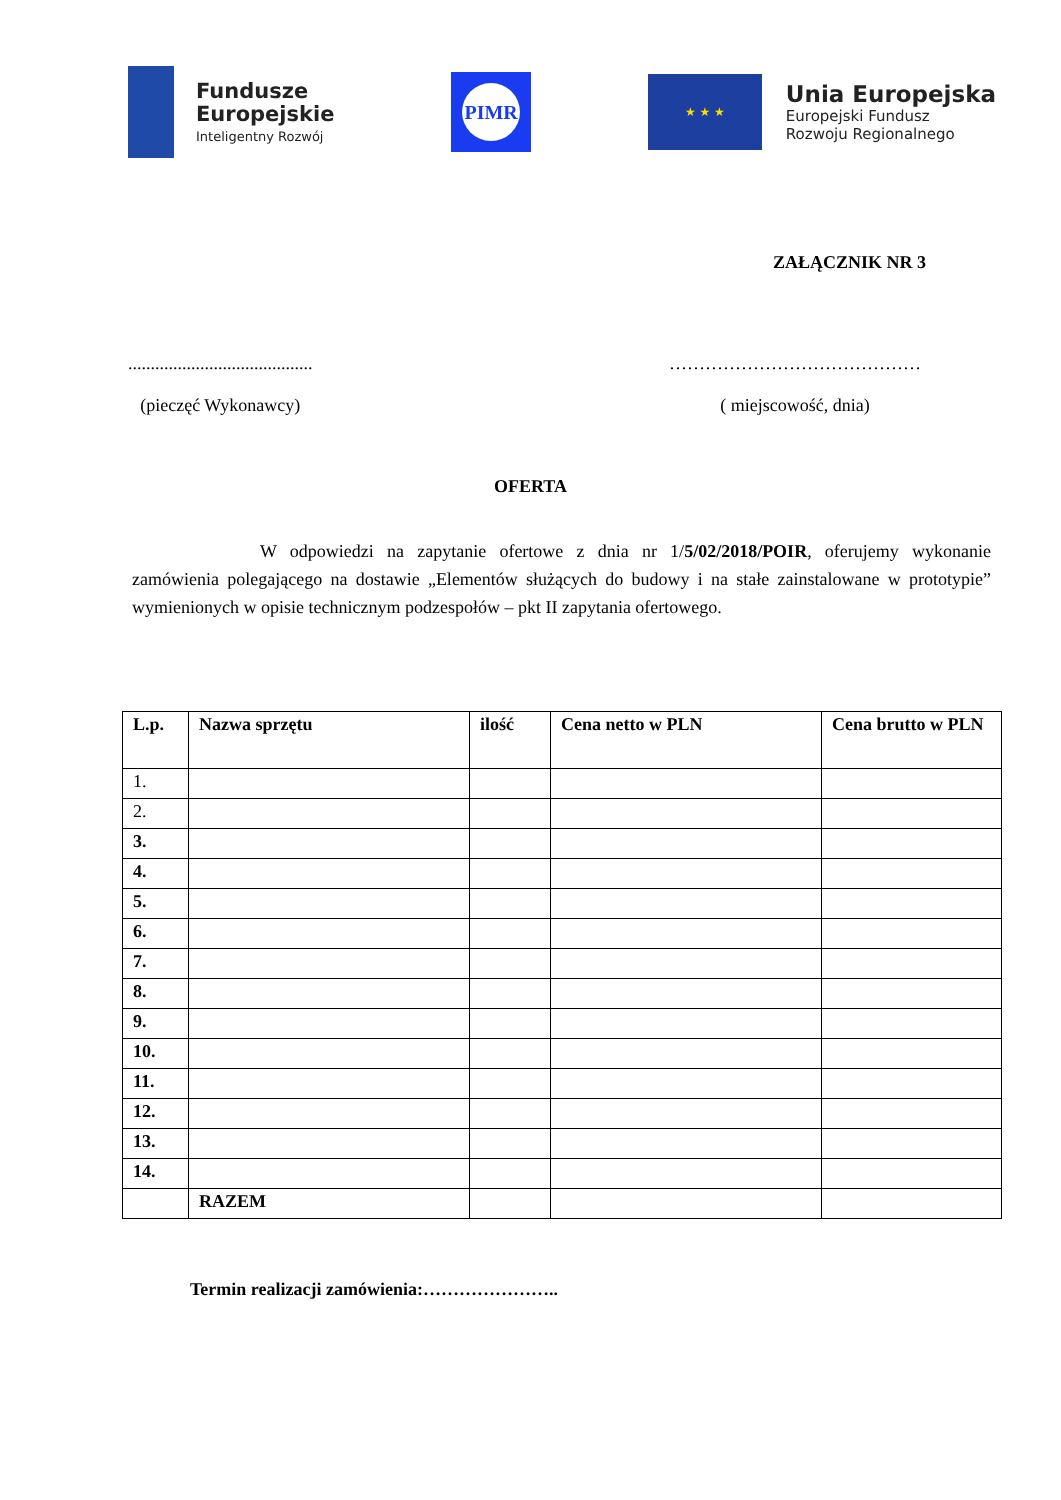Fundusze
Europejskie
Inteligentny Rozwój
PIMR
★ ★ ★
Unia Europejska
Europejski Fundusz
Rozwoju Regionalnego
ZAŁĄCZNIK NR 3
.........................................
(pieczęć Wykonawcy)
……………………………………
( miejscowość, dnia)
OFERTA
W odpowiedzi na zapytanie ofertowe z dnia nr 1/5/02/2018/POIR, oferujemy wykonanie zamówienia polegającego na dostawie „Elementów służących do budowy i na stałe zainstalowane w prototypie” wymienionych w opisie technicznym podzespołów – pkt II zapytania ofertowego.
| L.p. | Nazwa sprzętu | ilość | Cena netto w PLN | Cena brutto w PLN |
| --- | --- | --- | --- | --- |
| 1. | | | | |
| 2. | | | | |
| 3. | | | | |
| 4. | | | | |
| 5. | | | | |
| 6. | | | | |
| 7. | | | | |
| 8. | | | | |
| 9. | | | | |
| 10. | | | | |
| 11. | | | | |
| 12. | | | | |
| 13. | | | | |
| 14. | | | | |
| | RAZEM | | | |
Termin realizacji zamówienia:…………………..